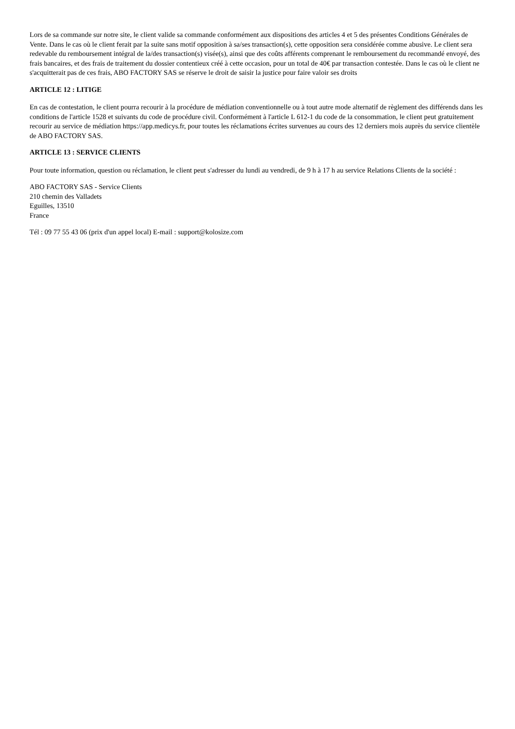Lors de sa commande sur notre site, le client valide sa commande conformément aux dispositions des articles 4 et 5 des présentes Conditions Générales de Vente. Dans le cas où le client ferait par la suite sans motif opposition à sa/ses transaction(s), cette opposition sera considérée comme abusive. Le client sera redevable du remboursement intégral de la/des transaction(s) visée(s), ainsi que des coûts afférents comprenant le remboursement du recommandé envoyé, des frais bancaires, et des frais de traitement du dossier contentieux créé à cette occasion, pour un total de 40€ par transaction contestée. Dans le cas où le client ne s'acquitterait pas de ces frais, ABO FACTORY SAS se réserve le droit de saisir la justice pour faire valoir ses droits
ARTICLE 12 : LITIGE
En cas de contestation, le client pourra recourir à la procédure de médiation conventionnelle ou à tout autre mode alternatif de règlement des différends dans les conditions de l'article 1528 et suivants du code de procédure civil. Conformément à l'article L 612-1 du code de la consommation, le client peut gratuitement recourir au service de médiation https://app.medicys.fr, pour toutes les réclamations écrites survenues au cours des 12 derniers mois auprès du service clientèle de ABO FACTORY SAS.
ARTICLE 13 : SERVICE CLIENTS
Pour toute information, question ou réclamation, le client peut s'adresser du lundi au vendredi, de 9 h à 17 h au service Relations Clients de la société :
ABO FACTORY SAS - Service Clients
210 chemin des Valladets
Eguilles, 13510
France
Tél : 09 77 55 43 06 (prix d'un appel local) E-mail : support@kolosize.com